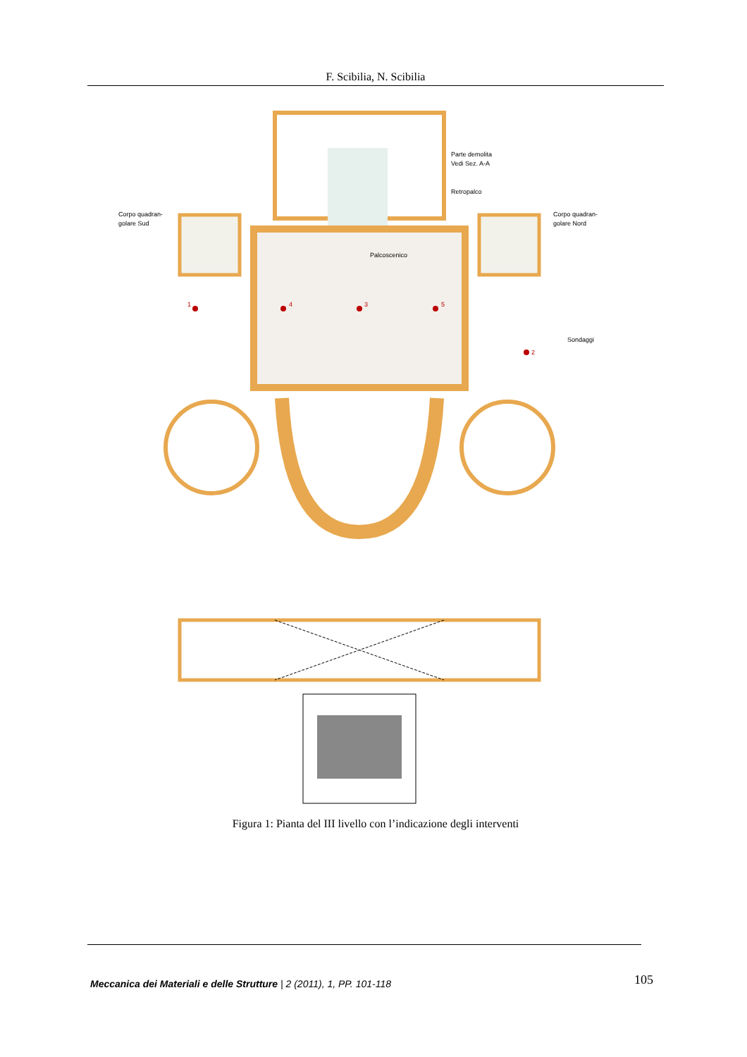F. Scibilia, N. Scibilia
Parte demolita
Vedi Sez. A-A
Retropalco
Corpo quadran-
golare Sud
Corpo quadran-
golare Nord
Palcoscenico
Sondaggi
1
2
3
4
5
Figura 1: Pianta del III livello con l’indicazione degli interventi
Meccanica dei Materiali e delle Strutture | 2 (2011), 1, PP. 101-118
105